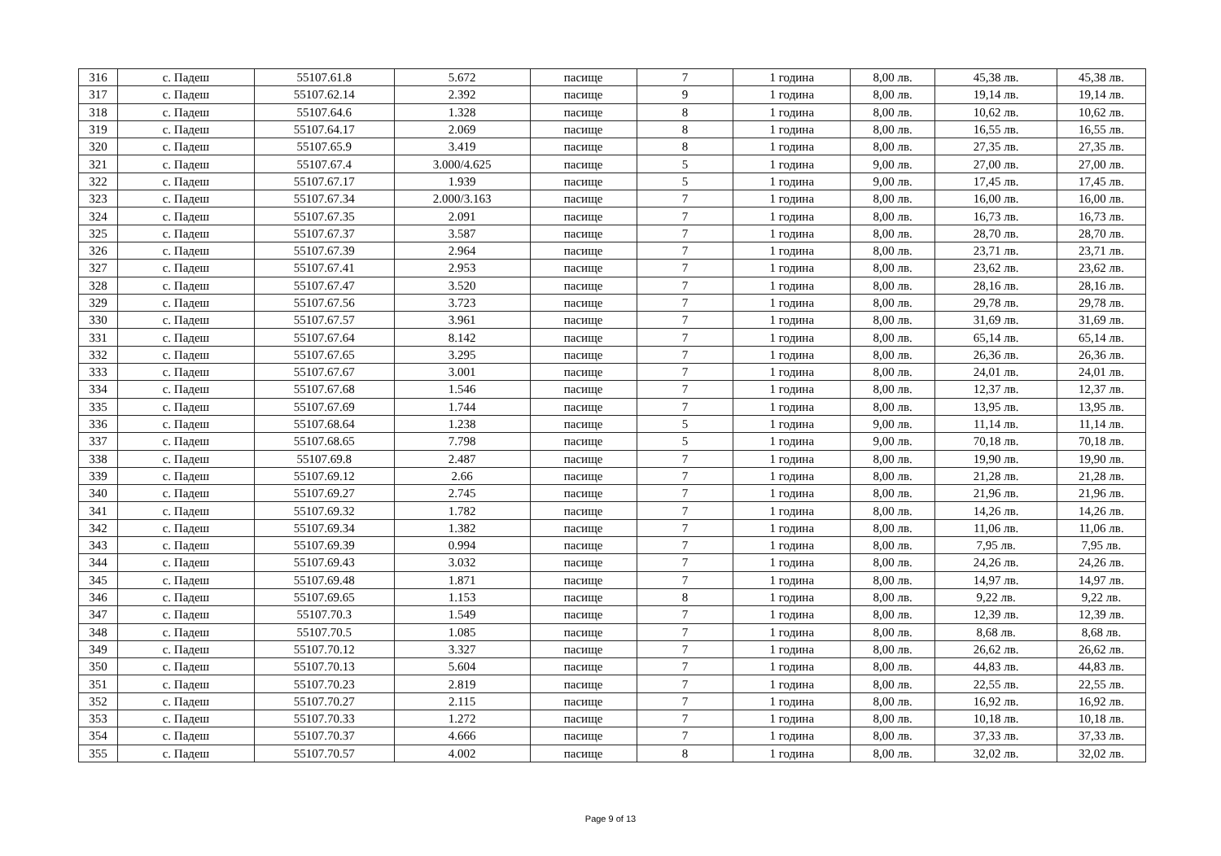| 316 | с. Падеш | 55107.61.8 | 5.672 | пасище | 7 | 1 година | 8,00 лв. | 45,38 лв. | 45,38 лв. |
| 317 | с. Падеш | 55107.62.14 | 2.392 | пасище | 9 | 1 година | 8,00 лв. | 19,14 лв. | 19,14 лв. |
| 318 | с. Падеш | 55107.64.6 | 1.328 | пасище | 8 | 1 година | 8,00 лв. | 10,62 лв. | 10,62 лв. |
| 319 | с. Падеш | 55107.64.17 | 2.069 | пасище | 8 | 1 година | 8,00 лв. | 16,55 лв. | 16,55 лв. |
| 320 | с. Падеш | 55107.65.9 | 3.419 | пасище | 8 | 1 година | 8,00 лв. | 27,35 лв. | 27,35 лв. |
| 321 | с. Падеш | 55107.67.4 | 3.000/4.625 | пасище | 5 | 1 година | 9,00 лв. | 27,00 лв. | 27,00 лв. |
| 322 | с. Падеш | 55107.67.17 | 1.939 | пасище | 5 | 1 година | 9,00 лв. | 17,45 лв. | 17,45 лв. |
| 323 | с. Падеш | 55107.67.34 | 2.000/3.163 | пасище | 7 | 1 година | 8,00 лв. | 16,00 лв. | 16,00 лв. |
| 324 | с. Падеш | 55107.67.35 | 2.091 | пасище | 7 | 1 година | 8,00 лв. | 16,73 лв. | 16,73 лв. |
| 325 | с. Падеш | 55107.67.37 | 3.587 | пасище | 7 | 1 година | 8,00 лв. | 28,70 лв. | 28,70 лв. |
| 326 | с. Падеш | 55107.67.39 | 2.964 | пасище | 7 | 1 година | 8,00 лв. | 23,71 лв. | 23,71 лв. |
| 327 | с. Падеш | 55107.67.41 | 2.953 | пасище | 7 | 1 година | 8,00 лв. | 23,62 лв. | 23,62 лв. |
| 328 | с. Падеш | 55107.67.47 | 3.520 | пасище | 7 | 1 година | 8,00 лв. | 28,16 лв. | 28,16 лв. |
| 329 | с. Падеш | 55107.67.56 | 3.723 | пасище | 7 | 1 година | 8,00 лв. | 29,78 лв. | 29,78 лв. |
| 330 | с. Падеш | 55107.67.57 | 3.961 | пасище | 7 | 1 година | 8,00 лв. | 31,69 лв. | 31,69 лв. |
| 331 | с. Падеш | 55107.67.64 | 8.142 | пасище | 7 | 1 година | 8,00 лв. | 65,14 лв. | 65,14 лв. |
| 332 | с. Падеш | 55107.67.65 | 3.295 | пасище | 7 | 1 година | 8,00 лв. | 26,36 лв. | 26,36 лв. |
| 333 | с. Падеш | 55107.67.67 | 3.001 | пасище | 7 | 1 година | 8,00 лв. | 24,01 лв. | 24,01 лв. |
| 334 | с. Падеш | 55107.67.68 | 1.546 | пасище | 7 | 1 година | 8,00 лв. | 12,37 лв. | 12,37 лв. |
| 335 | с. Падеш | 55107.67.69 | 1.744 | пасище | 7 | 1 година | 8,00 лв. | 13,95 лв. | 13,95 лв. |
| 336 | с. Падеш | 55107.68.64 | 1.238 | пасище | 5 | 1 година | 9,00 лв. | 11,14 лв. | 11,14 лв. |
| 337 | с. Падеш | 55107.68.65 | 7.798 | пасище | 5 | 1 година | 9,00 лв. | 70,18 лв. | 70,18 лв. |
| 338 | с. Падеш | 55107.69.8 | 2.487 | пасище | 7 | 1 година | 8,00 лв. | 19,90 лв. | 19,90 лв. |
| 339 | с. Падеш | 55107.69.12 | 2.66 | пасище | 7 | 1 година | 8,00 лв. | 21,28 лв. | 21,28 лв. |
| 340 | с. Падеш | 55107.69.27 | 2.745 | пасище | 7 | 1 година | 8,00 лв. | 21,96 лв. | 21,96 лв. |
| 341 | с. Падеш | 55107.69.32 | 1.782 | пасище | 7 | 1 година | 8,00 лв. | 14,26 лв. | 14,26 лв. |
| 342 | с. Падеш | 55107.69.34 | 1.382 | пасище | 7 | 1 година | 8,00 лв. | 11,06 лв. | 11,06 лв. |
| 343 | с. Падеш | 55107.69.39 | 0.994 | пасище | 7 | 1 година | 8,00 лв. | 7,95 лв. | 7,95 лв. |
| 344 | с. Падеш | 55107.69.43 | 3.032 | пасище | 7 | 1 година | 8,00 лв. | 24,26 лв. | 24,26 лв. |
| 345 | с. Падеш | 55107.69.48 | 1.871 | пасище | 7 | 1 година | 8,00 лв. | 14,97 лв. | 14,97 лв. |
| 346 | с. Падеш | 55107.69.65 | 1.153 | пасище | 8 | 1 година | 8,00 лв. | 9,22 лв. | 9,22 лв. |
| 347 | с. Падеш | 55107.70.3 | 1.549 | пасище | 7 | 1 година | 8,00 лв. | 12,39 лв. | 12,39 лв. |
| 348 | с. Падеш | 55107.70.5 | 1.085 | пасище | 7 | 1 година | 8,00 лв. | 8,68 лв. | 8,68 лв. |
| 349 | с. Падеш | 55107.70.12 | 3.327 | пасище | 7 | 1 година | 8,00 лв. | 26,62 лв. | 26,62 лв. |
| 350 | с. Падеш | 55107.70.13 | 5.604 | пасище | 7 | 1 година | 8,00 лв. | 44,83 лв. | 44,83 лв. |
| 351 | с. Падеш | 55107.70.23 | 2.819 | пасище | 7 | 1 година | 8,00 лв. | 22,55 лв. | 22,55 лв. |
| 352 | с. Падеш | 55107.70.27 | 2.115 | пасище | 7 | 1 година | 8,00 лв. | 16,92 лв. | 16,92 лв. |
| 353 | с. Падеш | 55107.70.33 | 1.272 | пасище | 7 | 1 година | 8,00 лв. | 10,18 лв. | 10,18 лв. |
| 354 | с. Падеш | 55107.70.37 | 4.666 | пасище | 7 | 1 година | 8,00 лв. | 37,33 лв. | 37,33 лв. |
| 355 | с. Падеш | 55107.70.57 | 4.002 | пасище | 8 | 1 година | 8,00 лв. | 32,02 лв. | 32,02 лв. |
Page 9 of 13